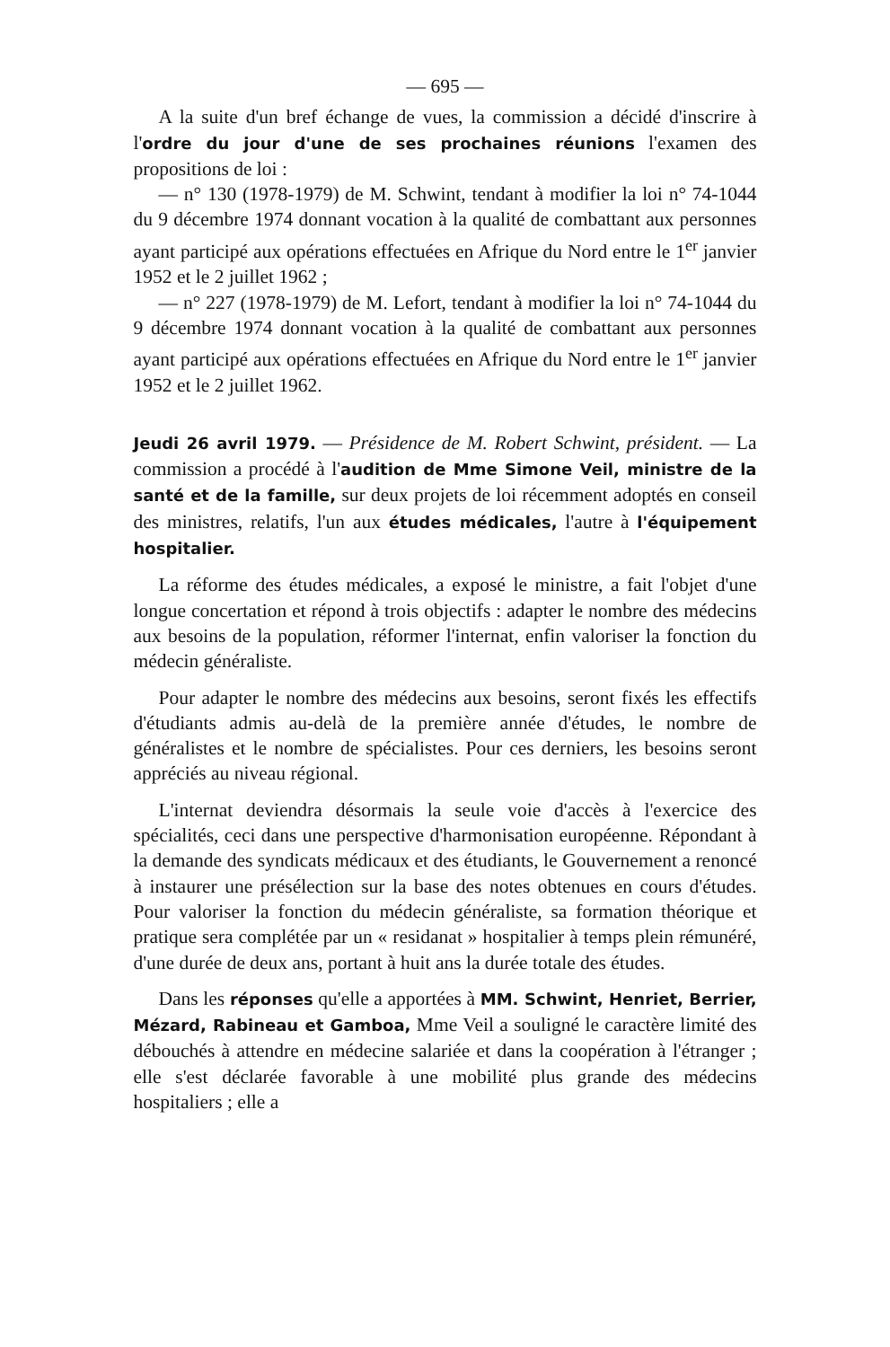— 695 —
A la suite d'un bref échange de vues, la commission a décidé d'inscrire à l'ordre du jour d'une de ses prochaines réunions l'examen des propositions de loi :
— n° 130 (1978-1979) de M. Schwint, tendant à modifier la loi n° 74-1044 du 9 décembre 1974 donnant vocation à la qualité de combattant aux personnes ayant participé aux opérations effectuées en Afrique du Nord entre le 1<sup>er</sup> janvier 1952 et le 2 juillet 1962 ;
— n° 227 (1978-1979) de M. Lefort, tendant à modifier la loi n° 74-1044 du 9 décembre 1974 donnant vocation à la qualité de combattant aux personnes ayant participé aux opérations effectuées en Afrique du Nord entre le 1<sup>er</sup> janvier 1952 et le 2 juillet 1962.
Jeudi 26 avril 1979. — Présidence de M. Robert Schwint, président. — La commission a procédé à l'audition de Mme Simone Veil, ministre de la santé et de la famille, sur deux projets de loi récemment adoptés en conseil des ministres, relatifs, l'un aux études médicales, l'autre à l'équipement hospitalier.
La réforme des études médicales, a exposé le ministre, a fait l'objet d'une longue concertation et répond à trois objectifs : adapter le nombre des médecins aux besoins de la population, réformer l'internat, enfin valoriser la fonction du médecin généraliste.
Pour adapter le nombre des médecins aux besoins, seront fixés les effectifs d'étudiants admis au-delà de la première année d'études, le nombre de généralistes et le nombre de spécialistes. Pour ces derniers, les besoins seront appréciés au niveau régional.
L'internat deviendra désormais la seule voie d'accès à l'exercice des spécialités, ceci dans une perspective d'harmonisation européenne. Répondant à la demande des syndicats médicaux et des étudiants, le Gouvernement a renoncé à instaurer une présélection sur la base des notes obtenues en cours d'études. Pour valoriser la fonction du médecin généraliste, sa formation théorique et pratique sera complétée par un « residanat » hospitalier à temps plein rémunéré, d'une durée de deux ans, portant à huit ans la durée totale des études.
Dans les réponses qu'elle a apportées à MM. Schwint, Henriet, Berrier, Mézard, Rabineau et Gamboa, Mme Veil a souligné le caractère limité des débouchés à attendre en médecine salariée et dans la coopération à l'étranger ; elle s'est déclarée favorable à une mobilité plus grande des médecins hospitaliers ; elle a